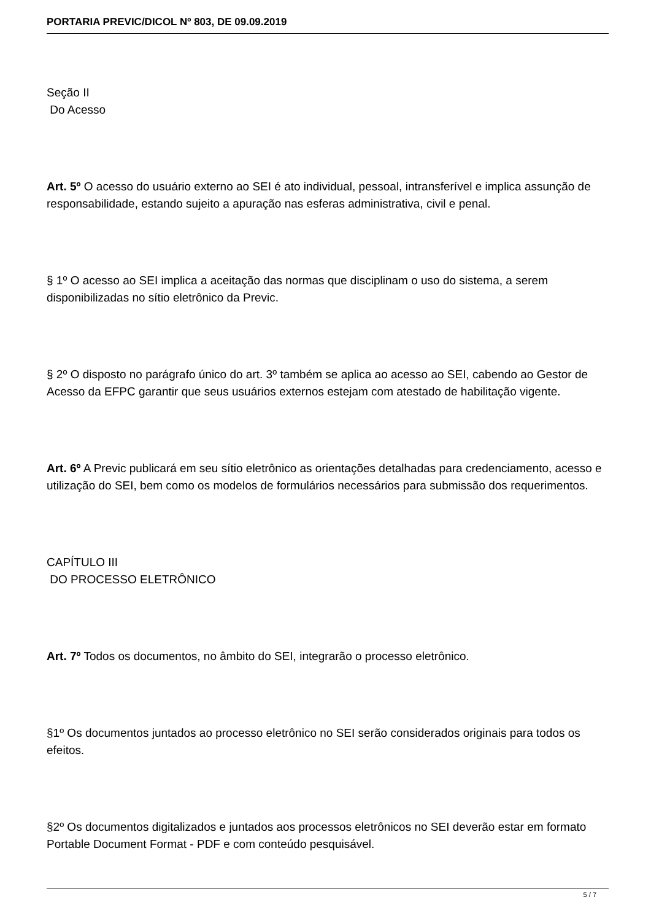PORTARIA PREVIC/DICOL Nº 803, DE 09.09.2019
Seção II
Do Acesso
Art. 5º O acesso do usuário externo ao SEI é ato individual, pessoal, intransferível e implica assunção de responsabilidade, estando sujeito a apuração nas esferas administrativa, civil e penal.
§ 1º O acesso ao SEI implica a aceitação das normas que disciplinam o uso do sistema, a serem disponibilizadas no sítio eletrônico da Previc.
§ 2º O disposto no parágrafo único do art. 3º também se aplica ao acesso ao SEI, cabendo ao Gestor de Acesso da EFPC garantir que seus usuários externos estejam com atestado de habilitação vigente.
Art. 6º A Previc publicará em seu sítio eletrônico as orientações detalhadas para credenciamento, acesso e utilização do SEI, bem como os modelos de formulários necessários para submissão dos requerimentos.
CAPÍTULO III
DO PROCESSO ELETRÔNICO
Art. 7º Todos os documentos, no âmbito do SEI, integrarão o processo eletrônico.
§1º Os documentos juntados ao processo eletrônico no SEI serão considerados originais para todos os efeitos.
§2º Os documentos digitalizados e juntados aos processos eletrônicos no SEI deverão estar em formato Portable Document Format - PDF e com conteúdo pesquisável.
5 / 7